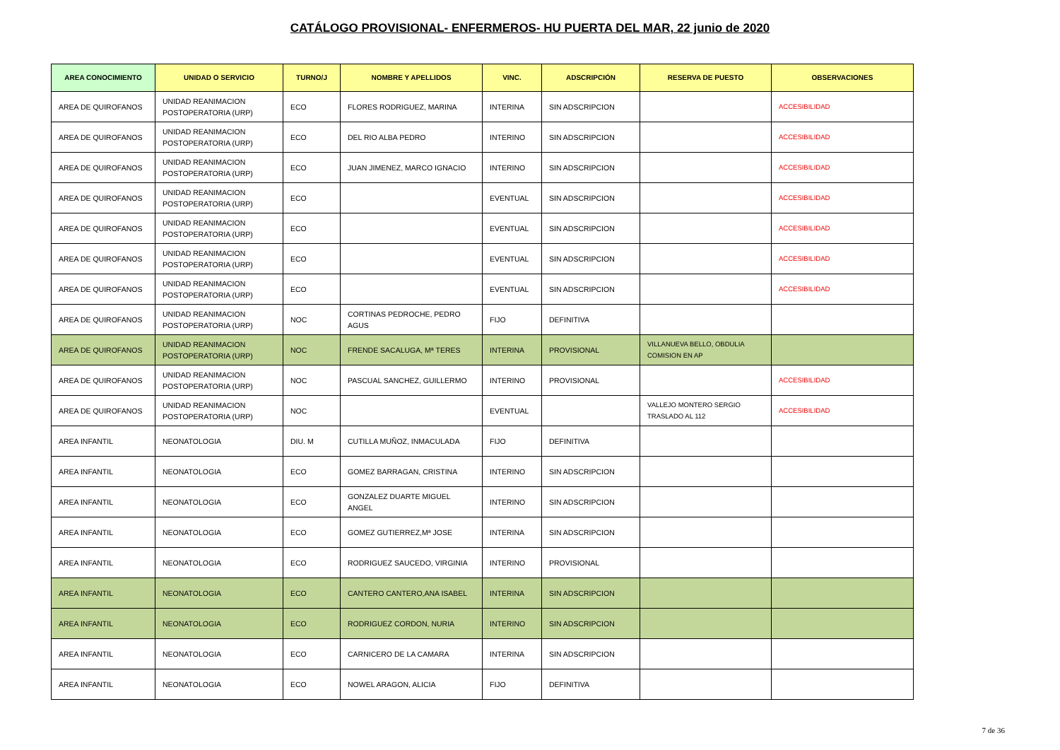CATÁLOGO PROVISIONAL- ENFERMEROS- HU PUERTA DEL MAR, 22 junio de 2020
| AREA CONOCIMIENTO | UNIDAD O SERVICIO | TURNO/J | NOMBRE Y APELLIDOS | VINC. | ADSCRIPCIÓN | RESERVA DE PUESTO | OBSERVACIONES |
| --- | --- | --- | --- | --- | --- | --- | --- |
| AREA DE QUIROFANOS | UNIDAD REANIMACION POSTOPERATORIA (URP) | ECO | FLORES RODRIGUEZ, MARINA | INTERINA | SIN ADSCRIPCION | | ACCESIBILIDAD |
| AREA DE QUIROFANOS | UNIDAD REANIMACION POSTOPERATORIA (URP) | ECO | DEL RIO ALBA PEDRO | INTERINO | SIN ADSCRIPCION | | ACCESIBILIDAD |
| AREA DE QUIROFANOS | UNIDAD REANIMACION POSTOPERATORIA (URP) | ECO | JUAN JIMENEZ, MARCO IGNACIO | INTERINO | SIN ADSCRIPCION | | ACCESIBILIDAD |
| AREA DE QUIROFANOS | UNIDAD REANIMACION POSTOPERATORIA (URP) | ECO | | EVENTUAL | SIN ADSCRIPCION | | ACCESIBILIDAD |
| AREA DE QUIROFANOS | UNIDAD REANIMACION POSTOPERATORIA (URP) | ECO | | EVENTUAL | SIN ADSCRIPCION | | ACCESIBILIDAD |
| AREA DE QUIROFANOS | UNIDAD REANIMACION POSTOPERATORIA (URP) | ECO | | EVENTUAL | SIN ADSCRIPCION | | ACCESIBILIDAD |
| AREA DE QUIROFANOS | UNIDAD REANIMACION POSTOPERATORIA (URP) | ECO | | EVENTUAL | SIN ADSCRIPCION | | ACCESIBILIDAD |
| AREA DE QUIROFANOS | UNIDAD REANIMACION POSTOPERATORIA (URP) | NOC | CORTINAS PEDROCHE, PEDRO AGUS | FIJO | DEFINITIVA | | |
| AREA DE QUIROFANOS | UNIDAD REANIMACION POSTOPERATORIA (URP) | NOC | FRENDE SACALUGA, Mª TERES | INTERINA | PROVISIONAL | VILLANUEVA BELLO, OBDULIA COMISION EN AP | |
| AREA DE QUIROFANOS | UNIDAD REANIMACION POSTOPERATORIA (URP) | NOC | PASCUAL SANCHEZ, GUILLERMO | INTERINO | PROVISIONAL | | ACCESIBILIDAD |
| AREA DE QUIROFANOS | UNIDAD REANIMACION POSTOPERATORIA (URP) | NOC | | EVENTUAL | | VALLEJO MONTERO SERGIO TRASLADO AL 112 | ACCESIBILIDAD |
| AREA INFANTIL | NEONATOLOGIA | DIU. M | CUTILLA MUÑOZ, INMACULADA | FIJO | DEFINITIVA | | |
| AREA INFANTIL | NEONATOLOGIA | ECO | GOMEZ BARRAGAN, CRISTINA | INTERINO | SIN ADSCRIPCION | | |
| AREA INFANTIL | NEONATOLOGIA | ECO | GONZALEZ DUARTE MIGUEL ANGEL | INTERINO | SIN ADSCRIPCION | | |
| AREA INFANTIL | NEONATOLOGIA | ECO | GOMEZ GUTIERREZ,Mª JOSE | INTERINA | SIN ADSCRIPCION | | |
| AREA INFANTIL | NEONATOLOGIA | ECO | RODRIGUEZ SAUCEDO, VIRGINIA | INTERINO | PROVISIONAL | | |
| AREA INFANTIL | NEONATOLOGIA | ECO | CANTERO CANTERO,ANA ISABEL | INTERINA | SIN ADSCRIPCION | | |
| AREA INFANTIL | NEONATOLOGIA | ECO | RODRIGUEZ CORDON, NURIA | INTERINO | SIN ADSCRIPCION | | |
| AREA INFANTIL | NEONATOLOGIA | ECO | CARNICERO DE LA CAMARA | INTERINA | SIN ADSCRIPCION | | |
| AREA INFANTIL | NEONATOLOGIA | ECO | NOWEL ARAGON, ALICIA | FIJO | DEFINITIVA | | |
7 de 36